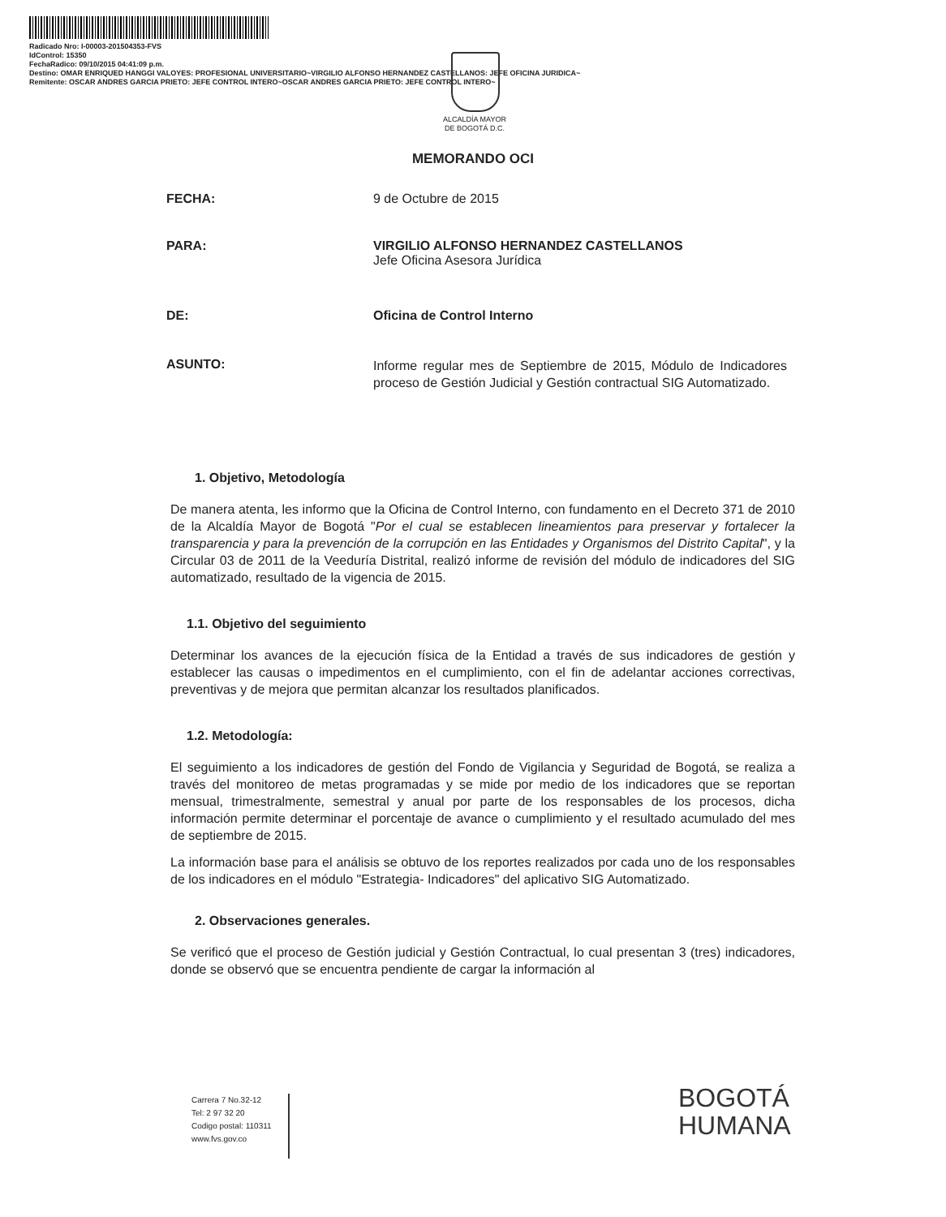Radicado Nro: I-00003-201504353-FVS
IdControl: 15350
FechaRadico: 09/10/2015 04:41:09 p.m.
Destino: OMAR ENRIQUED HANGGI VALOYES: PROFESIONAL UNIVERSITARIO~VIRGILIO ALFONSO HERNANDEZ CASTELLANOS: JEFE OFICINA JURIDICA~
Remitente: OSCAR ANDRES GARCIA PRIETO: JEFE CONTROL INTERO~OSCAR ANDRES GARCIA PRIETO: JEFE CONTROL INTERO~
ALCALDÍA MAYOR
DE BOGOTÁ D.C.
MEMORANDO OCI
FECHA: 9 de Octubre de 2015
PARA: VIRGILIO ALFONSO HERNANDEZ CASTELLANOS
Jefe Oficina Asesora Jurídica
DE: Oficina de Control Interno
ASUNTO:
Informe regular mes de Septiembre de 2015, Módulo de Indicadores proceso de Gestión Judicial y Gestión contractual SIG Automatizado.
1. Objetivo, Metodología
De manera atenta, les informo que la Oficina de Control Interno, con fundamento en el Decreto 371 de 2010 de la Alcaldía Mayor de Bogotá "Por el cual se establecen lineamientos para preservar y fortalecer la transparencia y para la prevención de la corrupción en las Entidades y Organismos del Distrito Capital", y la Circular 03 de 2011 de la Veeduría Distrital, realizó informe de revisión del módulo de indicadores del SIG automatizado, resultado de la vigencia de 2015.
1.1. Objetivo del seguimiento
Determinar los avances de la ejecución física de la Entidad a través de sus indicadores de gestión y establecer las causas o impedimentos en el cumplimiento, con el fin de adelantar acciones correctivas, preventivas y de mejora que permitan alcanzar los resultados planificados.
1.2. Metodología:
El seguimiento a los indicadores de gestión del Fondo de Vigilancia y Seguridad de Bogotá, se realiza a través del monitoreo de metas programadas y se mide por medio de los indicadores que se reportan mensual, trimestralmente, semestral y anual por parte de los responsables de los procesos, dicha información permite determinar el porcentaje de avance o cumplimiento y el resultado acumulado del mes de septiembre de 2015.
La información base para el análisis se obtuvo de los reportes realizados por cada uno de los responsables de los indicadores en el módulo "Estrategia- Indicadores" del aplicativo SIG Automatizado.
2. Observaciones generales.
Se verificó que el proceso de Gestión judicial y Gestión Contractual, lo cual presentan 3 (tres) indicadores, donde se observó que se encuentra pendiente de cargar la información al
Carrera 7 No.32-12
Tel: 2 97 32 20
Codigo postal: 110311
www.fvs.gov.co
BOGOTÁ
HUMANA